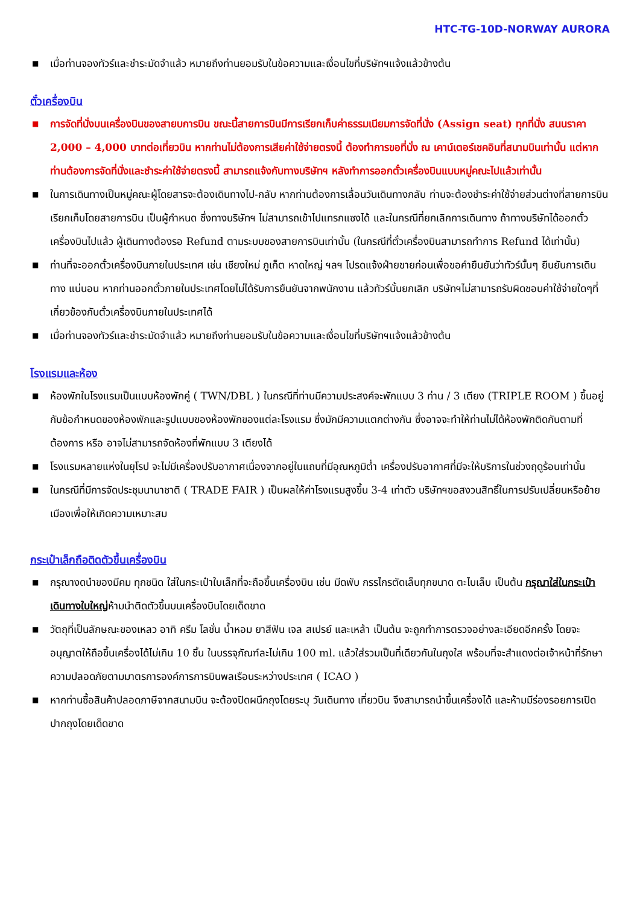HTC-TG-10D-NORWAY AURORA
■ เมื่อท่านจองทัวร์และชำระมัดจำแล้ว หมายถึงท่านยอมรับในข้อความและเงื่อนไขที่บริษัทฯแจ้งแล้วข้างต้น
ตั๋วเครื่องบิน
■ การจัดที่นั่งบนเครื่องบินของสายบการบิน ขณะนี้สายการบินมีการเรียกเก็บค่าธรรมเนียมการจัดที่นั่ง (Assign seat) ทุกที่นั่ง สนนราคา 2,000 – 4,000 บาทต่อเที่ยวบิน หากท่านไม่ต้องการเสียค่าใช้จ่ายตรงนี้ ต้องทำการขอที่นั่ง ณ เคาน์เตอร์เชคอินที่สนามบินเท่านั้น แต่หากท่านต้องการจัดที่นั่งและชำระค่าใช้จ่ายตรงนี้ สามารถแจ้งกับทางบริษัทฯ หลังทำการออกตั๋วเครื่องบินแบบหมู่คณะไปแล้วเท่านั้น
■ ในการเดินทางเป็นหมู่คณะผู้โดยสารจะต้องเดินทางไป-กลับ หากท่านต้องการเลื่อนวันเดินทางกลับ ท่านจะต้องชำระค่าใช้จ่ายส่วนต่างที่สายการบินเรียกเก็บโดยสายการบิน เป็นผู้กำหนด ซึ่งทางบริษัทฯ ไม่สามารถเข้าไปแทรกแซงได้ และในกรณีที่ยกเลิกการเดินทาง ถ้าทางบริษัทได้ออกตั๋วเครื่องบินไปแล้ว ผู้เดินทางต้องรอ Refund ตามระบบของสายการบินเท่านั้น (ในกรณีที่ตั๋วเครื่องบินสามารถทำการ Refund ได้เท่านั้น)
■ ท่านที่จะออกตั๋วเครื่องบินภายในประเทศ เช่น เชียงใหม่ ภูเก็ต หาดใหญ่ ฯลฯ โปรดแจ้งฝ่ายขายก่อนเพื่อขอคำยืนยันว่าทัวร์นั้นๆ ยืนยันการเดินทาง แน่นอน หากท่านออกตั๋วภายในประเทศโดยไม่ได้รับการยืนยันจากพนักงาน แล้วทัวร์นั้นยกเลิก บริษัทฯไม่สามารถรับผิดชอบค่าใช้จ่ายใดๆที่เกี่ยวข้องกับตั๋วเครื่องบินภายในประเทศได้
■ เมื่อท่านจองทัวร์และชำระมัดจำแล้ว หมายถึงท่านยอมรับในข้อความและเงื่อนไขที่บริษัทฯแจ้งแล้วข้างต้น
โรงแรมและห้อง
■ ห้องพักในโรงแรมเป็นแบบห้องพักคู่ ( TWN/DBL ) ในกรณีที่ท่านมีความประสงค์จะพักแบบ 3 ท่าน / 3 เตียง (TRIPLE ROOM ) ขึ้นอยู่กับข้อกำหนดของห้องพักและรูปแบบของห้องพักของแต่ละโรงแรม ซึ่งมักมีความแตกต่างกัน ซึ่งอาจจะทำให้ท่านไม่ได้ห้องพักติดกันตามที่ต้องการ หรือ อาจไม่สามารถจัดห้องที่พักแบบ 3 เตียงได้
■ โรงแรมหลายแห่งในยุโรป จะไม่มีเครื่องปรับอากาศเนื่องจากอยู่ในแถบที่มีอุณหภูมิต่ำ เครื่องปรับอากาศที่มีจะให้บริการในช่วงฤดูร้อนเท่านั้น
■ ในกรณีที่มีการจัดประชุมนานาชาติ ( TRADE FAIR ) เป็นผลให้ค่าโรงแรมสูงขึ้น 3-4 เท่าตัว บริษัทฯขอสงวนสิทธิ์ในการปรับเปลี่ยนหรือย้ายเมืองเพื่อให้เกิดความเหมาะสม
กระเป๋าเล็กถือติดตัวขึ้นเครื่องบิน
■ กรุณางดนำของมีคม ทุกชนิด ใส่ในกระเป๋าใบเล็กที่จะถือขึ้นเครื่องบิน เช่น มีดพับ กรรไกรตัดเล็บทุกขนาด ตะไบเล็บ เป็นต้น กรุณาใส่ในกระเป๋าเดินทางใบใหญ่ห้ามนำติดตัวขึ้นบนเครื่องบินโดยเด็ดขาด
■ วัตถุที่เป็นลักษณะของเหลว อาทิ ครีม โลชั่น น้ำหอม ยาสีฟัน เจล สเปรย์ และเหล้า เป็นต้น จะถูกทำการตรวจอย่างละเอียดอีกครั้ง โดยจะอนุญาตให้ถือขึ้นเครื่องได้ไม่เกิน 10 ชิ้น ในบรรจุภัณฑ์ละไม่เกิน 100 ml. แล้วใส่รวมเป็นที่เดียวกันในถุงใส พร้อมที่จะสำแดงต่อเจ้าหน้าที่รักษาความปลอดภัยตามมาตรการองค์การการบินพลเรือนระหว่างประเทศ ( ICAO )
■ หากท่านซื้อสินค้าปลอดภาษีจากสนามบิน จะต้องปิดผนึกถุงโดยระบุ วันเดินทาง เที่ยวบิน จึงสามารถนำขึ้นเครื่องได้ และห้ามมีร่องรอยการเปิดปากถุงโดยเด็ดขาด